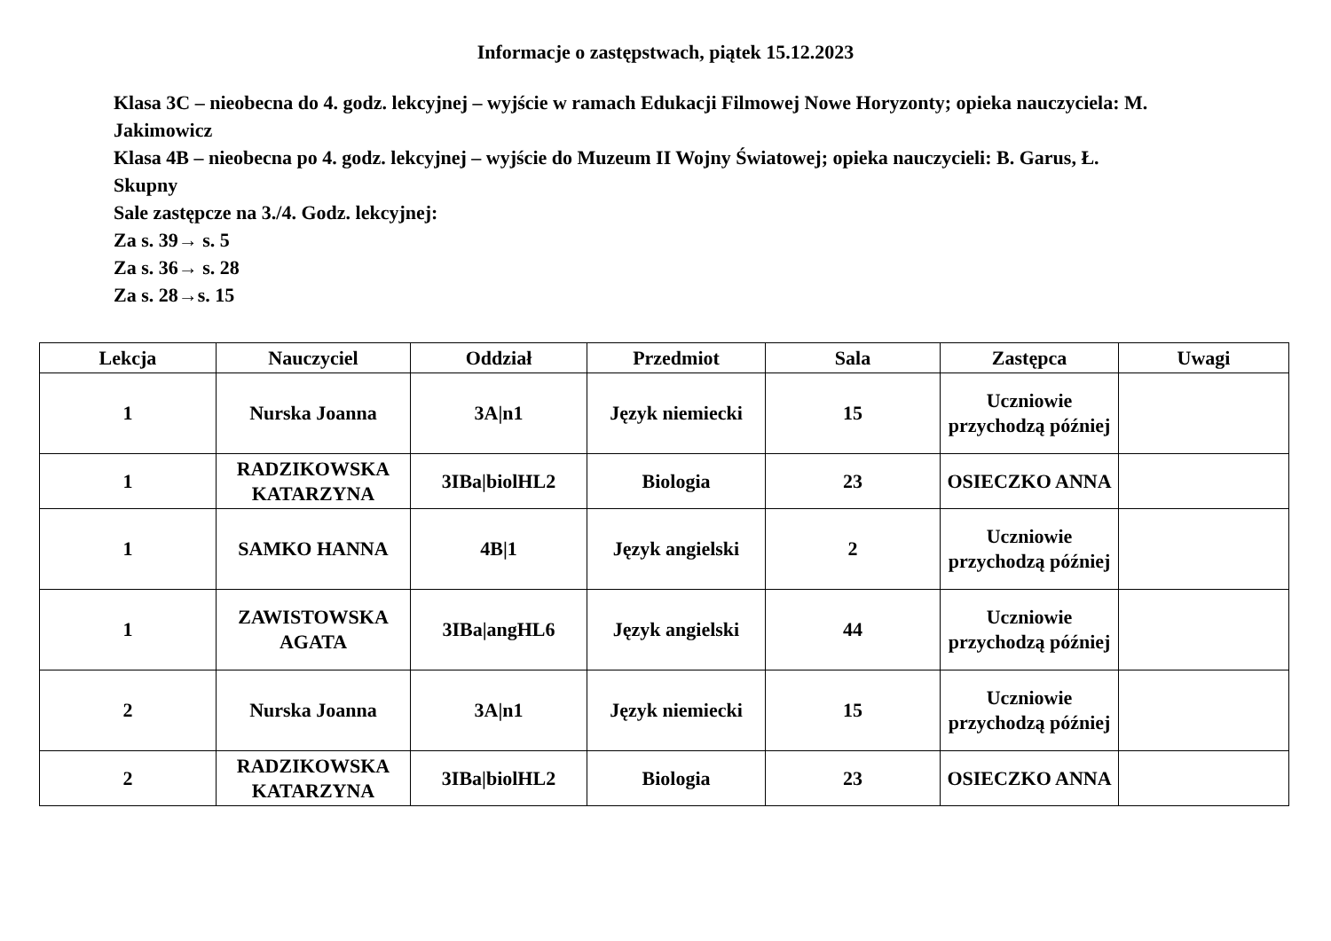Informacje o zastępstwach, piątek 15.12.2023
Klasa 3C – nieobecna do 4. godz. lekcyjnej – wyjście w ramach Edukacji Filmowej Nowe Horyzonty; opieka nauczyciela: M. Jakimowicz
Klasa 4B – nieobecna po 4. godz. lekcyjnej – wyjście do Muzeum II Wojny Światowej; opieka nauczycieli: B. Garus, Ł. Skupny
Sale zastępcze na 3./4. Godz. lekcyjnej:
Za s. 39→ s. 5
Za s. 36→ s. 28
Za s. 28→s. 15
| Lekcja | Nauczyciel | Oddział | Przedmiot | Sala | Zastępca | Uwagi |
| --- | --- | --- | --- | --- | --- | --- |
| 1 | Nurska Joanna | 3A/n1 | Język niemiecki | 15 | Uczniowie przychodzą później | |
| 1 | RADZIKOWSKA KATARZYNA | 3IBa/biolHL2 | Biologia | 23 | OSIECZKO ANNA | |
| 1 | SAMKO HANNA | 4B/1 | Język angielski | 2 | Uczniowie przychodzą później | |
| 1 | ZAWISTOWSKA AGATA | 3IBa/angHL6 | Język angielski | 44 | Uczniowie przychodzą później | |
| 2 | Nurska Joanna | 3A/n1 | Język niemiecki | 15 | Uczniowie przychodzą później | |
| 2 | RADZIKOWSKA KATARZYNA | 3IBa/biolHL2 | Biologia | 23 | OSIECZKO ANNA | |